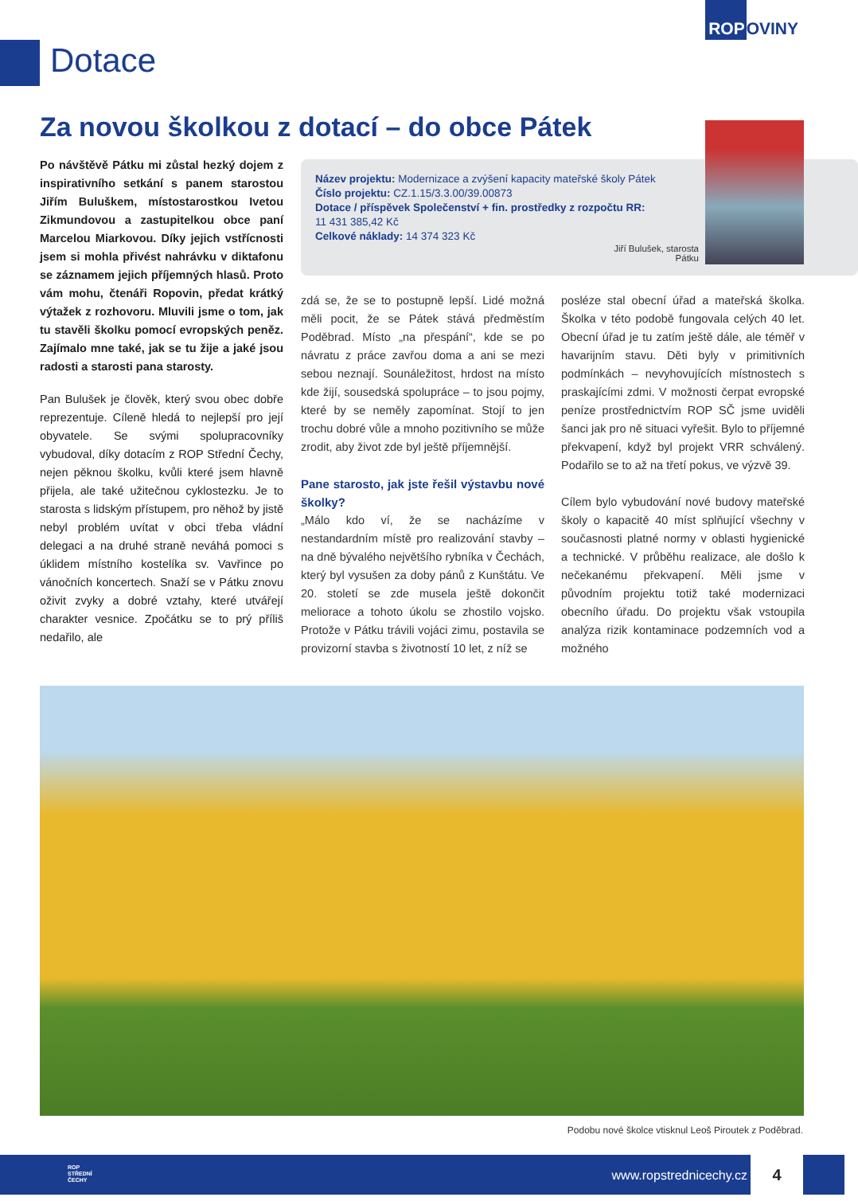ROPOVINY
Dotace
Za novou školkou z dotací – do obce Pátek
Po návštěvě Pátku mi zůstal hezký dojem z inspirativního setkání s panem starostou Jiřím Buluškem, místostarostkou Ivetou Zikmundovou a zastupitelkou obce paní Marcelou Miarkovou. Díky jejich vstřícnosti jsem si mohla přivést nahrávku v diktafonu se záznamem jejich příjemných hlasů. Proto vám mohu, čtenáři Ropovin, předat krátký výtažek z rozhovoru. Mluvili jsme o tom, jak tu stavěli školku pomocí evropských peněz. Zajímalo mne také, jak se tu žije a jaké jsou radosti a starosti pana starosty.
Pan Bulušek je člověk, který svou obec dobře reprezentuje. Cíleně hledá to nejlepší pro její obyvatele. Se svými spolupracovníky vybudoval, díky dotacím z ROP Střední Čechy, nejen pěknou školku, kvůli které jsem hlavně přijela, ale také užitečnou cyklostezku. Je to starosta s lidským přístupem, pro něhož by jistě nebyl problém uvítat v obci třeba vládní delegaci a na druhé straně neváhá pomoci s úklidem místního kostelíka sv. Vavřince po vánočních koncertech. Snaží se v Pátku znovu oživit zvyky a dobré vztahy, které utvářejí charakter vesnice. Zpočátku se to prý příliš nedařilo, ale
Název projektu: Modernizace a zvýšení kapacity mateřské školy Pátek
Číslo projektu: CZ.1.15/3.3.00/39.00873
Dotace / příspěvek Společenství + fin. prostředky z rozpočtu RR:
11 431 385,42 Kč
Celkové náklady: 14 374 323 Kč
Jiří Bulušek, starosta Pátku
zdá se, že se to postupně lepší. Lidé možná měli pocit, že se Pátek stává předměstím Poděbrad. Místo „na přespání“, kde se po návratu z práce zavřou doma a ani se mezi sebou neznají. Sounáležitost, hrdost na místo kde žijí, sousedská spolupráce – to jsou pojmy, které by se neměly zapomínat. Stojí to jen trochu dobré vůle a mnoho pozitivního se může zrodit, aby život zde byl ještě příjemnější.
Pane starosto, jak jste řešil výstavbu nové školky?
„Málo kdo ví, že se nacházíme v nestandardním místě pro realizování stavby – na dně bývalého největšího rybníka v Čechách, který byl vysušen za doby pánů z Kunštátu. Ve 20. století se zde musela ještě dokončit meliorace a tohoto úkolu se zhostilo vojsko. Protože v Pátku trávili vojáci zimu, postavila se provizorní stavba s životností 10 let, z níž se
posléze stal obecní úřad a mateřská školka. Školka v této podobě fungovala celých 40 let. Obecní úřad je tu zatím ještě dále, ale téměř v havarijním stavu. Děti byly v primitivních podmínkách – nevyhovujících místnostech s praskajícími zdmi. V možnosti čerpat evropské peníze prostřednictvím ROP SČ jsme uviděli šanci jak pro ně situaci vyřešit. Bylo to příjemné překvapení, když byl projekt VRR schválený. Podařilo se to až na třetí pokus, ve výzvě 39.
Cílem bylo vybudování nové budovy mateřské školy o kapacitě 40 míst splňující všechny v současnosti platné normy v oblasti hygienické a technické. V průběhu realizace, ale došlo k nečekanému překvapení. Měli jsme v původním projektu totiž také modernizaci obecního úřadu. Do projektu však vstoupila analýza rizik kontaminace podzemních vod a možného
Podobu nové školce vtisknul Leoš Piroutek z Poděbrad.
ROP
STŘEDNÍ
ČECHY
www.ropstrednicechy.cz
4